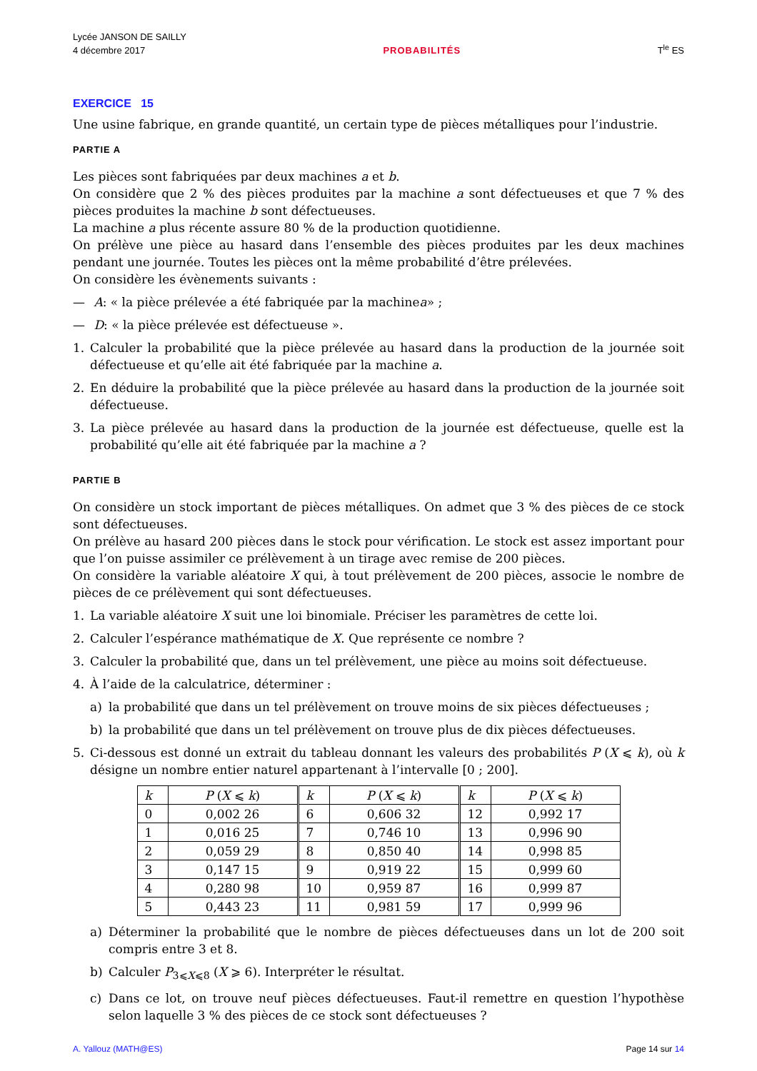Lycée JANSON DE SAILLY
4 décembre 2017
PROBABILITÉS
T<sup>le</sup> ES
EXERCICE 15
Une usine fabrique, en grande quantité, un certain type de pièces métalliques pour l’industrie.
PARTIE A
Les pièces sont fabriquées par deux machines a et b.
On considère que 2 % des pièces produites par la machine a sont défectueuses et que 7 % des pièces produites la machine b sont défectueuses.
La machine a plus récente assure 80 % de la production quotidienne.
On prélève une pièce au hasard dans l’ensemble des pièces produites par les deux machines pendant une journée. Toutes les pièces ont la même probabilité d’être prélevées.
On considère les évènements suivants :
— A : « la pièce prélevée a été fabriquée par la machine a » ;
— D : « la pièce prélevée est défectueuse ».
1. Calculer la probabilité que la pièce prélevée au hasard dans la production de la journée soit défectueuse et qu’elle ait été fabriquée par la machine a.
2. En déduire la probabilité que la pièce prélevée au hasard dans la production de la journée soit défectueuse.
3. La pièce prélevée au hasard dans la production de la journée est défectueuse, quelle est la probabilité qu’elle ait été fabriquée par la machine a ?
PARTIE B
On considère un stock important de pièces métalliques. On admet que 3 % des pièces de ce stock sont défectueuses.
On prélève au hasard 200 pièces dans le stock pour vérification. Le stock est assez important pour que l’on puisse assimiler ce prélèvement à un tirage avec remise de 200 pièces.
On considère la variable aléatoire X qui, à tout prélèvement de 200 pièces, associe le nombre de pièces de ce prélèvement qui sont défectueuses.
1. La variable aléatoire X suit une loi binomiale. Préciser les paramètres de cette loi.
2. Calculer l’espérance mathématique de X. Que représente ce nombre ?
3. Calculer la probabilité que, dans un tel prélèvement, une pièce au moins soit défectueuse.
4. À l’aide de la calculatrice, déterminer :
a) la probabilité que dans un tel prélèvement on trouve moins de six pièces défectueuses ;
b) la probabilité que dans un tel prélèvement on trouve plus de dix pièces défectueuses.
5. Ci-dessous est donné un extrait du tableau donnant les valeurs des probabilités P (X ⩽ k), où k désigne un nombre entier naturel appartenant à l’intervalle [0 ; 200].
| k | P ( X ⩽ k ) | k | P ( X ⩽ k ) | k | P ( X ⩽ k ) |
| 0 | 0,002 26 | 6 | 0,606 32 | 12 | 0,992 17 |
| 1 | 0,016 25 | 7 | 0,746 10 | 13 | 0,996 90 |
| 2 | 0,059 29 | 8 | 0,850 40 | 14 | 0,998 85 |
| 3 | 0,147 15 | 9 | 0,919 22 | 15 | 0,999 60 |
| 4 | 0,280 98 | 10 | 0,959 87 | 16 | 0,999 87 |
| 5 | 0,443 23 | 11 | 0,981 59 | 17 | 0,999 96 |
a) Déterminer la probabilité que le nombre de pièces défectueuses dans un lot de 200 soit compris entre 3 et 8.
b) Calculer P<sub>3⩽X⩽8</sub> (X ⩾ 6). Interpréter le résultat.
c) Dans ce lot, on trouve neuf pièces défectueuses. Faut-il remettre en question l’hypothèse selon laquelle 3 % des pièces de ce stock sont défectueuses ?
A. Yallouz (MATH@ES) Page 14 sur 14